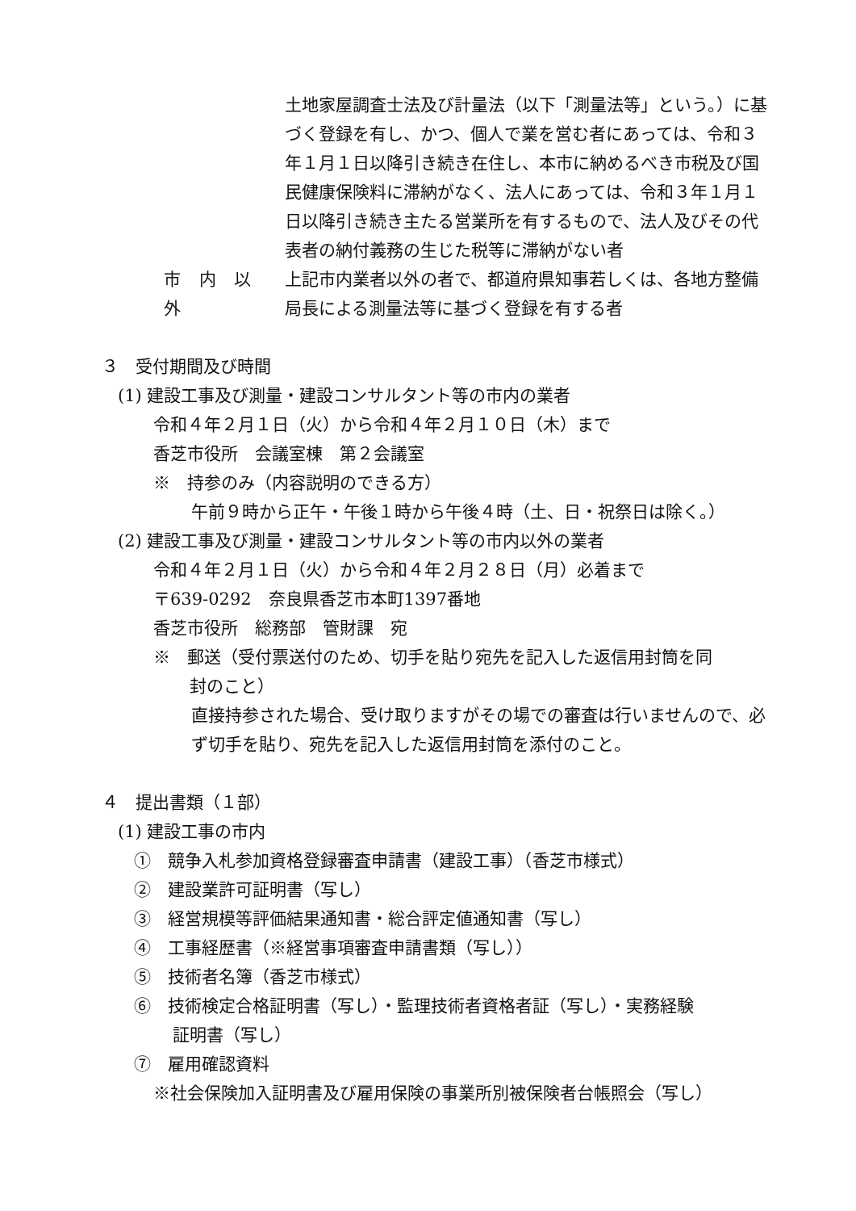土地家屋調査士法及び計量法（以下「測量法等」という。）に基づく登録を有し、かつ、個人で業を営む者にあっては、令和３年１月１日以降引き続き在住し、本市に納めるべき市税及び国民健康保険料に滞納がなく、法人にあっては、令和３年１月１日以降引き続き主たる営業所を有するもので、法人及びその代表者の納付義務の生じた税等に滞納がない者
市 内 以 外 上記市内業者以外の者で、都道府県知事若しくは、各地方整備局長による測量法等に基づく登録を有する者
３　受付期間及び時間
(1) 建設工事及び測量・建設コンサルタント等の市内の業者
令和４年２月１日（火）から令和４年２月１０日（木）まで
香芝市役所　会議室棟　第２会議室
※　持参のみ（内容説明のできる方）
午前９時から正午・午後１時から午後４時（土、日・祝祭日は除く。）
(2) 建設工事及び測量・建設コンサルタント等の市内以外の業者
令和４年２月１日（火）から令和４年２月２８日（月）必着まで
〒639-0292　奈良県香芝市本町1397番地
香芝市役所　総務部　管財課　宛
※　郵送（受付票送付のため、切手を貼り宛先を記入した返信用封筒を同
封のこと）
直接持参された場合、受け取りますがその場での審査は行いませんので、必ず切手を貼り、宛先を記入した返信用封筒を添付のこと。
４　提出書類（１部）
(1) 建設工事の市内
①　競争入札参加資格登録審査申請書（建設工事）（香芝市様式）
②　建設業許可証明書（写し）
③　経営規模等評価結果通知書・総合評定値通知書（写し）
④　工事経歴書（※経営事項審査申請書類（写し））
⑤　技術者名簿（香芝市様式）
⑥　技術検定合格証明書（写し）・監理技術者資格者証（写し）・実務経験
証明書（写し）
⑦　雇用確認資料
※社会保険加入証明書及び雇用保険の事業所別被保険者台帳照会（写し）